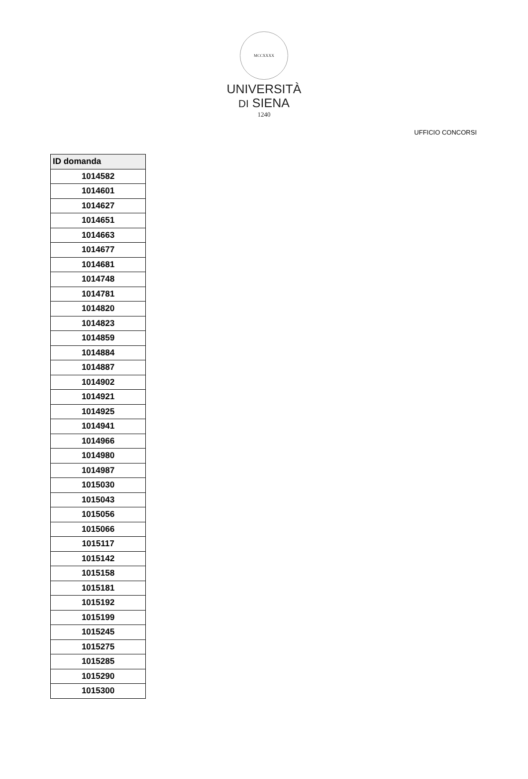MCCXXXX
UNIVERSITÀ
DI SIENA
1240
UFFICIO CONCORSI
| ID domanda |
| --- |
| 1014582 |
| 1014601 |
| 1014627 |
| 1014651 |
| 1014663 |
| 1014677 |
| 1014681 |
| 1014748 |
| 1014781 |
| 1014820 |
| 1014823 |
| 1014859 |
| 1014884 |
| 1014887 |
| 1014902 |
| 1014921 |
| 1014925 |
| 1014941 |
| 1014966 |
| 1014980 |
| 1014987 |
| 1015030 |
| 1015043 |
| 1015056 |
| 1015066 |
| 1015117 |
| 1015142 |
| 1015158 |
| 1015181 |
| 1015192 |
| 1015199 |
| 1015245 |
| 1015275 |
| 1015285 |
| 1015290 |
| 1015300 |